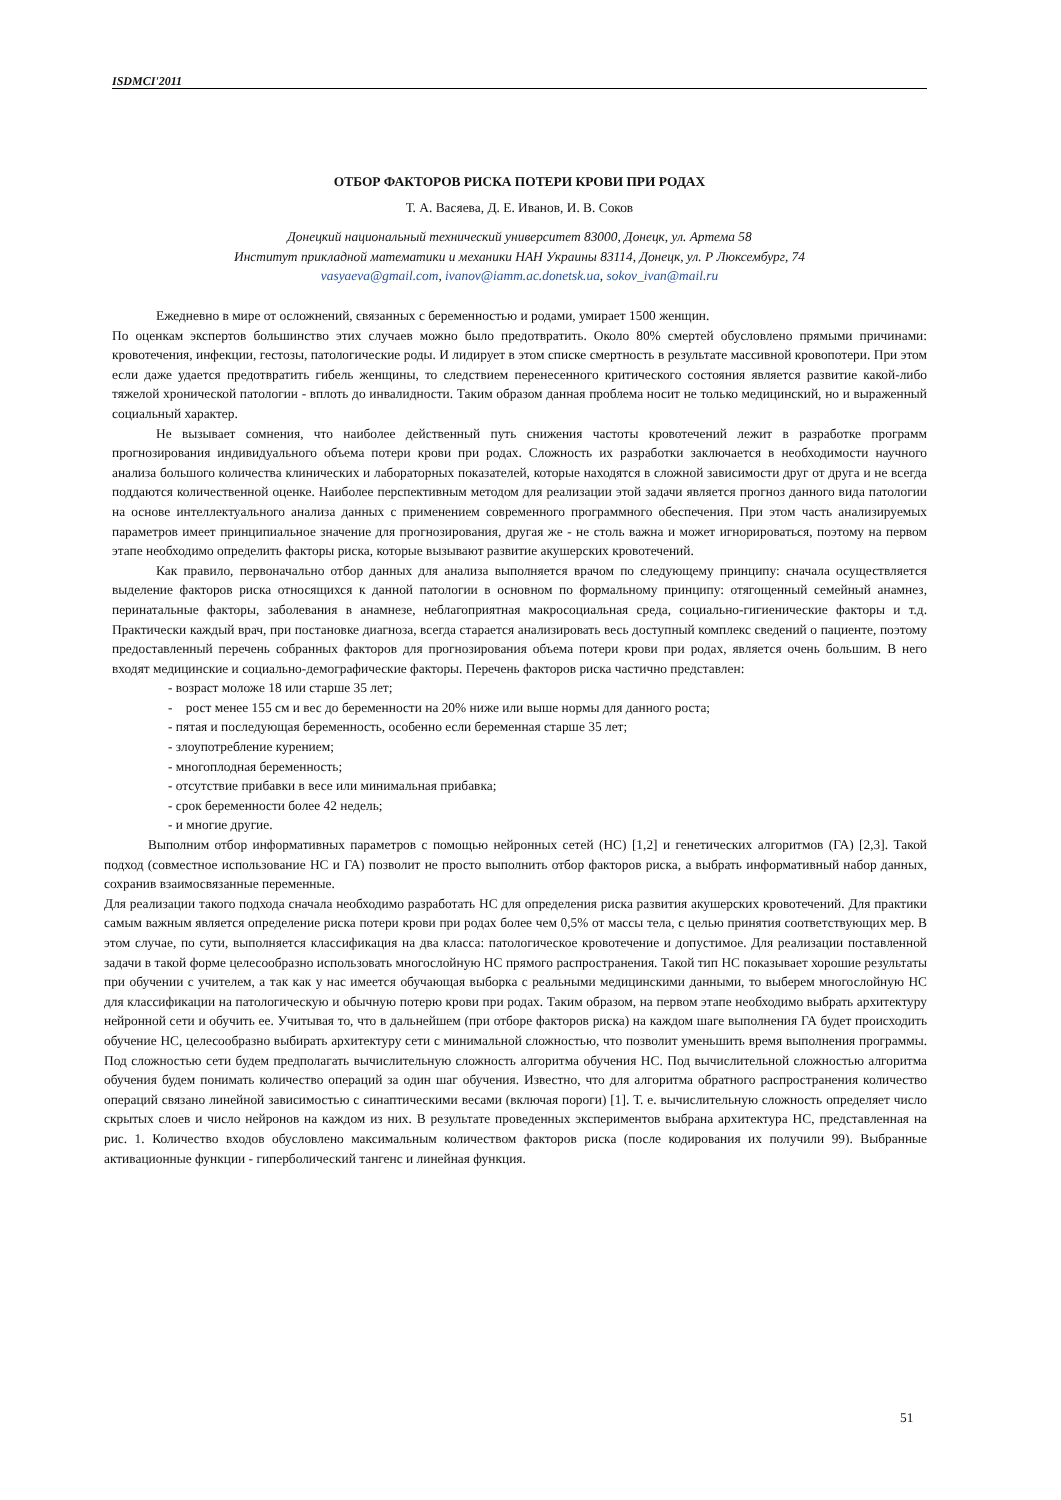ISDMCI'2011
ОТБОР ФАКТОРОВ РИСКА ПОТЕРИ КРОВИ ПРИ РОДАХ
Т. А. Васяева, Д. Е. Иванов, И. В. Соков
Донецкий национальный технический университет 83000, Донецк, ул. Артема 58
Институт прикладной математики и механики НАН Украины 83114, Донецк, ул. Р Люксембург, 74
vasyaeva@gmail.com, ivanov@iamm.ac.donetsk.ua, sokov_ivan@mail.ru
Ежедневно в мире от осложнений, связанных с беременностью и родами, умирает 1500 женщин.
По оценкам экспертов большинство этих случаев можно было предотвратить. Около 80% смертей обусловлено прямыми причинами: кровотечения, инфекции, гестозы, патологические роды. И лидирует в этом списке смертность в результате массивной кровопотери. При этом если даже удается предотвратить гибель женщины, то следствием перенесенного критического состояния является развитие какой-либо тяжелой хронической патологии - вплоть до инвалидности. Таким образом данная проблема носит не только медицинский, но и выраженный социальный характер.
Не вызывает сомнения, что наиболее действенный путь снижения частоты кровотечений лежит в разработке программ прогнозирования индивидуального объема потери крови при родах. Сложность их разработки заключается в необходимости научного анализа большого количества клинических и лабораторных показателей, которые находятся в сложной зависимости друг от друга и не всегда поддаются количественной оценке. Наиболее перспективным методом для реализации этой задачи является прогноз данного вида патологии на основе интеллектуального анализа данных с применением современного программного обеспечения. При этом часть анализируемых параметров имеет принципиальное значение для прогнозирования, другая же - не столь важна и может игнорироваться, поэтому на первом этапе необходимо определить факторы риска, которые вызывают развитие акушерских кровотечений.
Как правило, первоначально отбор данных для анализа выполняется врачом по следующему принципу: сначала осуществляется выделение факторов риска относящихся к данной патологии в основном по формальному принципу: отягощенный семейный анамнез, перинатальные факторы, заболевания в анамнезе, неблагоприятная макросоциальная среда, социально-гигиенические факторы и т.д. Практически каждый врач, при постановке диагноза, всегда старается анализировать весь доступный комплекс сведений о пациенте, поэтому предоставленный перечень собранных факторов для прогнозирования объема потери крови при родах, является очень большим. В него входят медицинские и социально-демографические факторы. Перечень факторов риска частично представлен:
- возраст моложе 18 или старше 35 лет;
- рост менее 155 см и вес до беременности на 20% ниже или выше нормы для данного роста;
- пятая и последующая беременность, особенно если беременная старше 35 лет;
- злоупотребление курением;
- многоплодная беременность;
- отсутствие прибавки в весе или минимальная прибавка;
- срок беременности более 42 недель;
- и многие другие.
Выполним отбор информативных параметров с помощью нейронных сетей (НС) [1,2] и генетических алгоритмов (ГА) [2,3]. Такой подход (совместное использование НС и ГА) позволит не просто выполнить отбор факторов риска, а выбрать информативный набор данных, сохранив взаимосвязанные переменные.
Для реализации такого подхода сначала необходимо разработать НС для определения риска развития акушерских кровотечений. Для практики самым важным является определение риска потери крови при родах более чем 0,5% от массы тела, с целью принятия соответствующих мер. В этом случае, по сути, выполняется классификация на два класса: патологическое кровотечение и допустимое. Для реализации поставленной задачи в такой форме целесообразно использовать многослойную НС прямого распространения. Такой тип НС показывает хорошие результаты при обучении с учителем, а так как у нас имеется обучающая выборка с реальными медицинскими данными, то выберем многослойную НС для классификации на патологическую и обычную потерю крови при родах. Таким образом, на первом этапе необходимо выбрать архитектуру нейронной сети и обучить ее. Учитывая то, что в дальнейшем (при отборе факторов риска) на каждом шаге выполнения ГА будет происходить обучение НС, целесообразно выбирать архитектуру сети с минимальной сложностью, что позволит уменьшить время выполнения программы. Под сложностью сети будем предполагать вычислительную сложность алгоритма обучения НС. Под вычислительной сложностью алгоритма обучения будем понимать количество операций за один шаг обучения. Известно, что для алгоритма обратного распространения количество операций связано линейной зависимостью с синаптическими весами (включая пороги) [1]. Т. е. вычислительную сложность определяет число скрытых слоев и число нейронов на каждом из них. В результате проведенных экспериментов выбрана архитектура НС, представленная на рис. 1. Количество входов обусловлено максимальным количеством факторов риска (после кодирования их получили 99). Выбранные активационные функции - гиперболический тангенс и линейная функция.
51